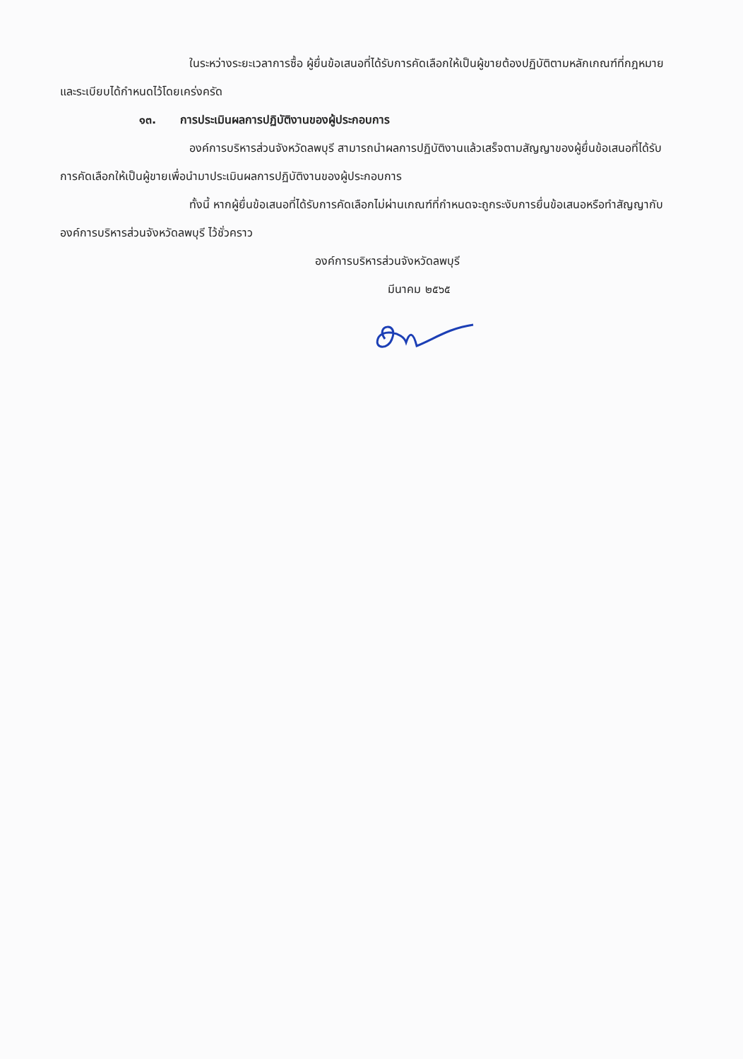ในระหว่างระยะเวลาการซื้อ ผู้ยื่นข้อเสนอที่ได้รับการคัดเลือกให้เป็นผู้ขายต้องปฏิบัติตามหลักเกณฑ์ที่กฎหมายและระเบียบได้กำหนดไว้โดยเคร่งครัด
๑๓. การประเมินผลการปฏิบัติงานของผู้ประกอบการ
องค์การบริหารส่วนจังหวัดลพบุรี สามารถนำผลการปฏิบัติงานแล้วเสร็จตามสัญญาของผู้ยื่นข้อเสนอที่ได้รับการคัดเลือกให้เป็นผู้ขายเพื่อนำมาประเมินผลการปฏิบัติงานของผู้ประกอบการ
ทั้งนี้ หากผู้ยื่นข้อเสนอที่ได้รับการคัดเลือกไม่ผ่านเกณฑ์ที่กำหนดจะถูกระงับการยื่นข้อเสนอหรือทำสัญญากับองค์การบริหารส่วนจังหวัดลพบุรี ไว้ชั่วคราว
องค์การบริหารส่วนจังหวัดลพบุรี
มีนาคม ๒๕๖๕